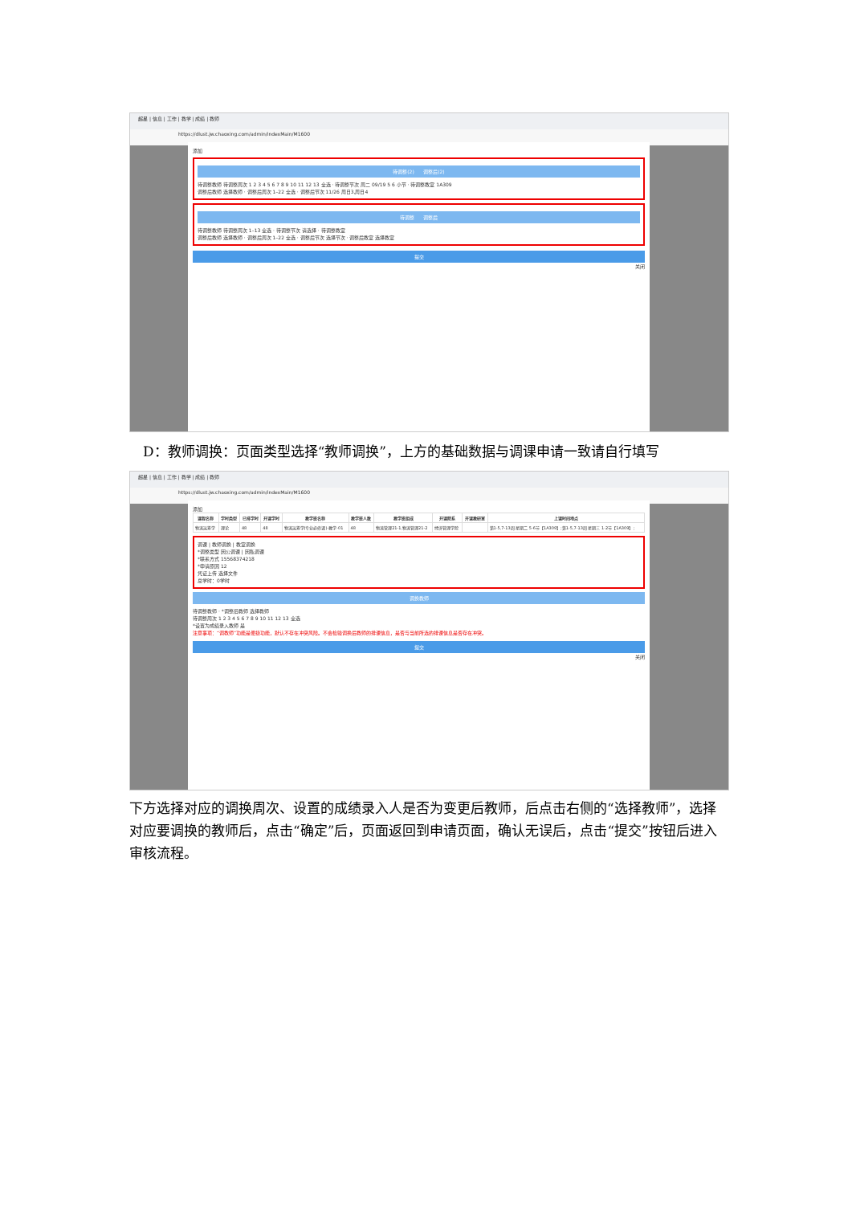超星 | 信息 | 工作 | 教学 | 成绩 | 教师
https://dlust.jw.chaoxing.com/admin/indexMain/M1600
添加
待调整(2) 调整后(2)
待调整教师 待调整周次 1 2 3 4 5 6 7 8 9 10 11 12 13 全选 · 待调整节次 周二 09/19 5 6 小节 · 待调整教室 1A309
调整后教师 选择教师 · 调整后周次 1–22 全选 · 调整后节次 11/26 周日3,周日4
待调整 调整后
待调整教师 待调整周次 1–13 全选 · 待调整节次 请选择 · 待调整教室
调整后教师 选择教师 · 调整后周次 1–22 全选 · 调整后节次 选择节次 · 调整后教室 选择教室
提交
关闭
　D：教师调换：页面类型选择“教师调换”，上方的基础数据与调课申请一致请自行填写
超星 | 信息 | 工作 | 教学 | 成绩 | 教师
https://dlust.jw.chaoxing.com/admin/indexMain/M1600
添加
| 课程名称 | 学时类型 | 已排学时 | 开课学时 | 教学班名称 | 教学班人数 | 教学班组成 | 开课院系 | 开课教研室 | 上课时间地点 |
| --- | --- | --- | --- | --- | --- | --- | --- | --- | --- |
| 物流运筹学 | 理论 | 48 | 48 | 物流运筹学(专业必修课)-教学-01 | 48 | 物流管理21-1,物流管理21-2 | 经济管理学院 | | 第1-5,7-13周 星期二 5-6节【1A309】;第1-5,7-13周 星期三 1-2节【1A309】; |
调课 | 教师调换 | 教室调换
*调整类型 因公调课 | 因私调课
*联系方式 15568374218
*申请原因 12
凭证上传 选择文件
总学时：0学时
调换教师
待调整教师 · *调整后教师 选择教师
待调整周次 1 2 3 4 5 6 7 8 9 10 11 12 13 全选
*设置为成绩录入教师 是
注意事项：“调教师”功能是便捷功能，默认不存在冲突风险。不会检验调换后教师的排课信息，是否与当前所选的排课信息是否存在冲突。
提交
关闭
下方选择对应的调换周次、设置的成绩录入人是否为变更后教师，后点击右侧的“选择教师”，选择对应要调换的教师后，点击“确定”后，页面返回到申请页面，确认无误后，点击“提交”按钮后进入审核流程。